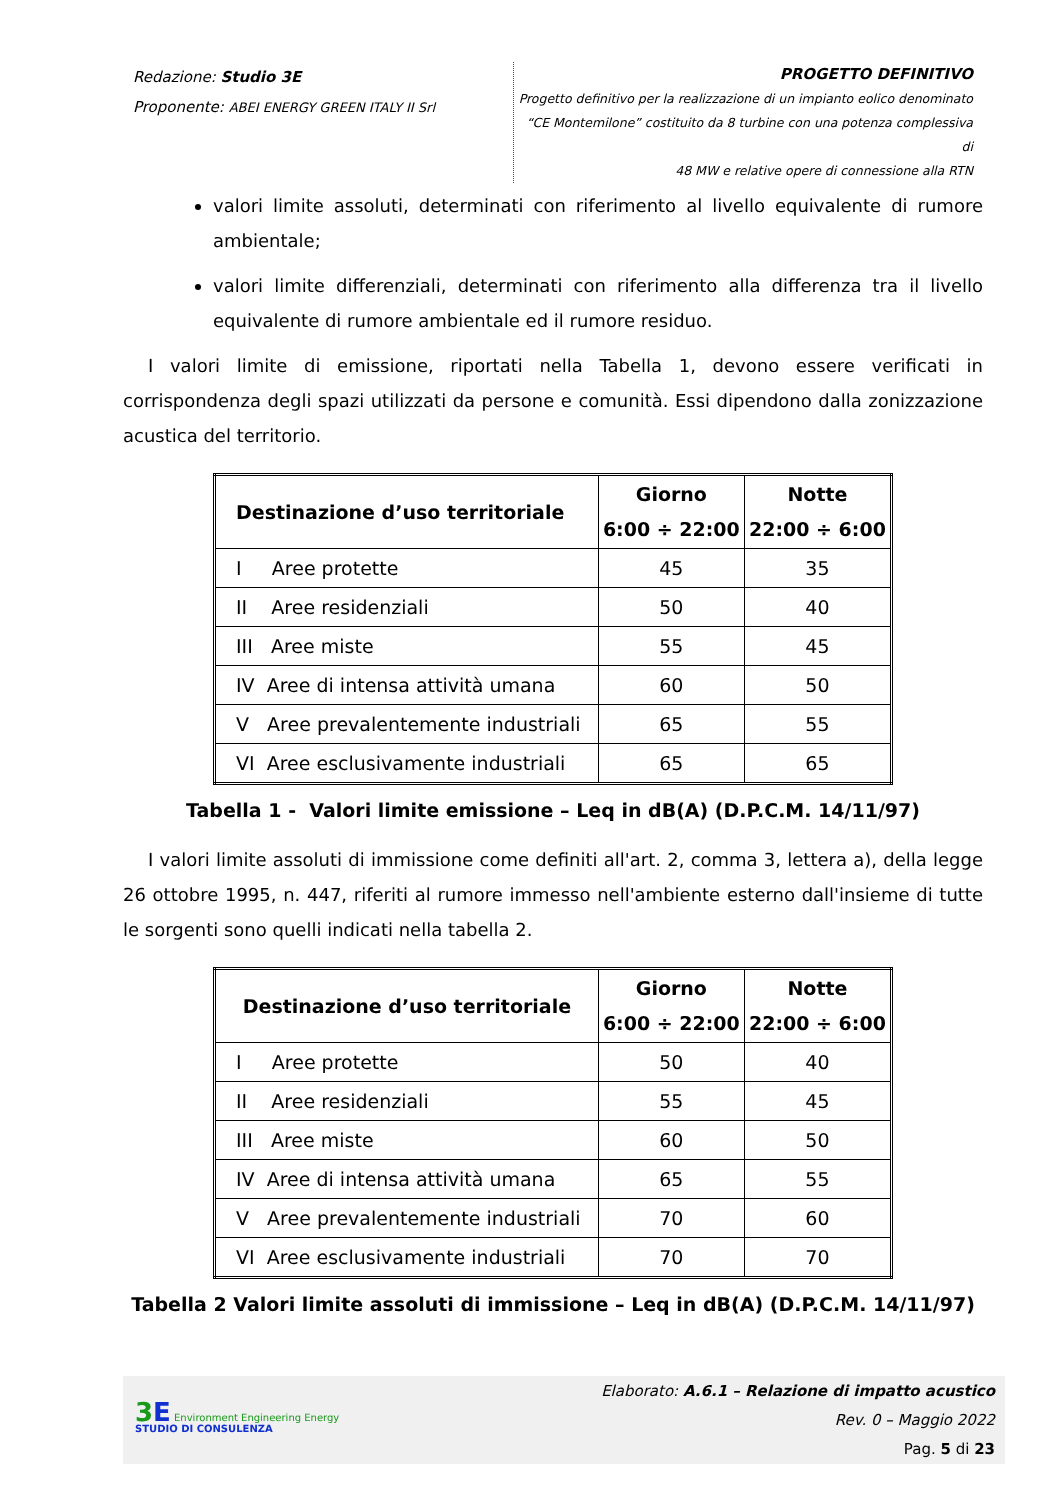Redazione: Studio 3E
Proponente: ABEI ENERGY GREEN ITALY II Srl
PROGETTO DEFINITIVO
Progetto definitivo per la realizzazione di un impianto eolico denominato
“CE Montemilone” costituito da 8 turbine con una potenza complessiva di
48 MW e relative opere di connessione alla RTN
valori limite assoluti, determinati con riferimento al livello equivalente di rumore ambientale;
valori limite differenziali, determinati con riferimento alla differenza tra il livello equivalente di rumore ambientale ed il rumore residuo.
I valori limite di emissione, riportati nella Tabella 1, devono essere verificati in corrispondenza degli spazi utilizzati da persone e comunità. Essi dipendono dalla zonizzazione acustica del territorio.
| Destinazione d’uso territoriale | Giorno 6:00 ÷ 22:00 | Notte 22:00 ÷ 6:00 |
| --- | --- | --- |
| I Aree protette | 45 | 35 |
| II Aree residenziali | 50 | 40 |
| III Aree miste | 55 | 45 |
| IV Aree di intensa attività umana | 60 | 50 |
| V Aree prevalentemente industriali | 65 | 55 |
| VI Aree esclusivamente industriali | 65 | 65 |
Tabella 1 - Valori limite emissione – Leq in dB(A) (D.P.C.M. 14/11/97)
I valori limite assoluti di immissione come definiti all'art. 2, comma 3, lettera a), della legge 26 ottobre 1995, n. 447, riferiti al rumore immesso nell'ambiente esterno dall'insieme di tutte le sorgenti sono quelli indicati nella tabella 2.
| Destinazione d’uso territoriale | Giorno 6:00 ÷ 22:00 | Notte 22:00 ÷ 6:00 |
| --- | --- | --- |
| I Aree protette | 50 | 40 |
| II Aree residenziali | 55 | 45 |
| III Aree miste | 60 | 50 |
| IV Aree di intensa attività umana | 65 | 55 |
| V Aree prevalentemente industriali | 70 | 60 |
| VI Aree esclusivamente industriali | 70 | 70 |
Tabella 2 Valori limite assoluti di immissione – Leq in dB(A) (D.P.C.M. 14/11/97)
3 E Environment Engineering Energy
STUDIO DI CONSULENZA
Elaborato: A.6.1 – Relazione di impatto acustico
Rev. 0 – Maggio 2022
Pag. 5 di 23